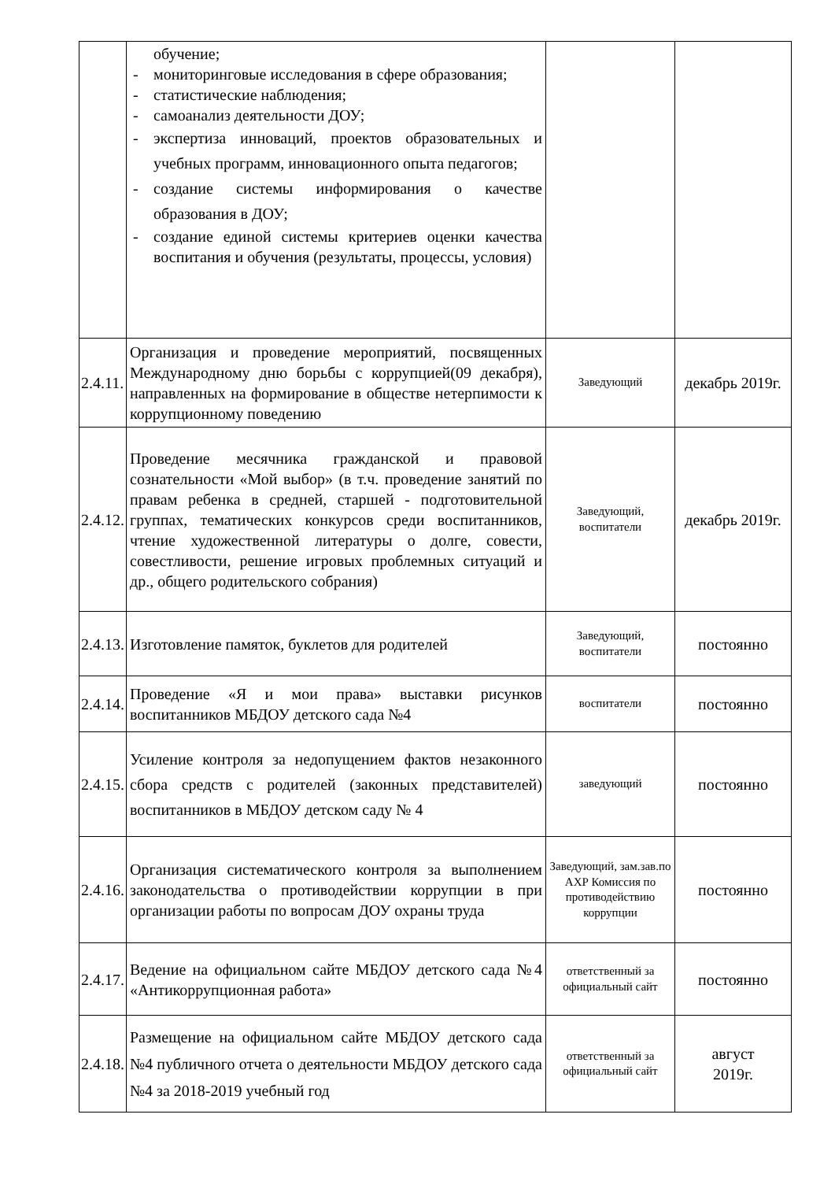| | обучение; - мониторинговые исследования в сфере образования; - статистические наблюдения; - самоанализ деятельности ДОУ; - экспертиза инноваций, проектов образовательных и учебных программ, инновационного опыта педагогов; - создание системы информирования о качестве образования в ДОУ; - создание единой системы критериев оценки качества воспитания и обучения (результаты, процессы, условия) | | |
| 2.4.11. | Организация и проведение мероприятий, посвященных Международному дню борьбы с коррупцией(09 декабря), направленных на формирование в обществе нетерпимости к коррупционному поведению | Заведующий | декабрь 2019г. |
| 2.4.12. | Проведение месячника гражданской и правовой сознательности «Мой выбор» (в т.ч. проведение занятий по правам ребенка в средней, старшей - подготовительной группах, тематических конкурсов среди воспитанников, чтение художественной литературы о долге, совести, совестливости, решение игровых проблемных ситуаций и др., общего родительского собрания) | Заведующий, воспитатели | декабрь 2019г. |
| 2.4.13. | Изготовление памяток, буклетов для родителей | Заведующий, воспитатели | постоянно |
| 2.4.14. | Проведение «Я и мои права» выставки рисунков воспитанников МБДОУ детского сада №4 | воспитатели | постоянно |
| 2.4.15. | Усиление контроля за недопущением фактов незаконного сбора средств с родителей (законных представителей) воспитанников в МБДОУ детском саду № 4 | заведующий | постоянно |
| 2.4.16. | Организация систематического контроля за выполнением законодательства о противодействии коррупции в при организации работы по вопросам ДОУ охраны труда | Заведующий, зам.зав.по АХР Комиссия по противодействию коррупции | постоянно |
| 2.4.17. | Ведение на официальном сайте МБДОУ детского сада №4 «Антикоррупционная работа» | ответственный за официальный сайт | постоянно |
| 2.4.18. | Размещение на официальном сайте МБДОУ детского сада №4 публичного отчета о деятельности МБДОУ детского сада №4 за 2018-2019 учебный год | ответственный за официальный сайт | август 2019г. |